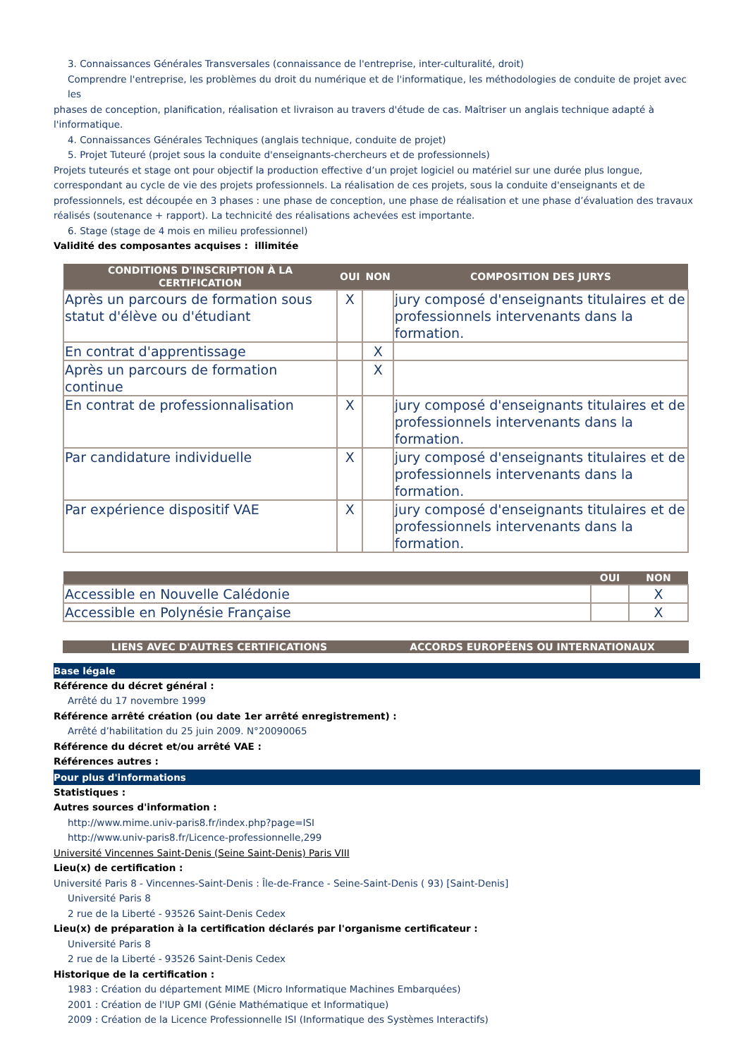3. Connaissances Générales Transversales (connaissance de l'entreprise, inter-culturalité, droit)
Comprendre l'entreprise, les problèmes du droit du numérique et de l'informatique, les méthodologies de conduite de projet avec les
phases de conception, planification, réalisation et livraison au travers d'étude de cas. Maîtriser un anglais technique adapté à l'informatique.
4. Connaissances Générales Techniques (anglais technique, conduite de projet)
5. Projet Tuteuré (projet sous la conduite d'enseignants-chercheurs et de professionnels)
Projets tuteurés et stage ont pour objectif la production effective d’un projet logiciel ou matériel sur une durée plus longue, correspondant au cycle de vie des projets professionnels. La réalisation de ces projets, sous la conduite d'enseignants et de professionnels, est découpée en 3 phases : une phase de conception, une phase de réalisation et une phase d’évaluation des travaux réalisés (soutenance + rapport). La technicité des réalisations achevées est importante.
6. Stage (stage de 4 mois en milieu professionnel)
Validité des composantes acquises : illimitée
| CONDITIONS D'INSCRIPTION À LA CERTIFICATION | OUI | NON | COMPOSITION DES JURYS |
| --- | --- | --- | --- |
| Après un parcours de formation sous statut d'élève ou d'étudiant | X | | jury composé d'enseignants titulaires et de professionnels intervenants dans la formation. |
| En contrat d'apprentissage | | X | |
| Après un parcours de formation continue | | X | |
| En contrat de professionnalisation | X | | jury composé d'enseignants titulaires et de professionnels intervenants dans la formation. |
| Par candidature individuelle | X | | jury composé d'enseignants titulaires et de professionnels intervenants dans la formation. |
| Par expérience dispositif VAE | X | | jury composé d'enseignants titulaires et de professionnels intervenants dans la formation. |
| | OUI | NON |
| --- | --- | --- |
| Accessible en Nouvelle Calédonie | | X |
| Accessible en Polynésie Française | | X |
| LIENS AVEC D'AUTRES CERTIFICATIONS | ACCORDS EUROPÉENS OU INTERNATIONAUX |
| --- | --- |
Base légale
Référence du décret général :
Arrêté du 17 novembre 1999
Référence arrêté création (ou date 1er arrêté enregistrement) :
Arrêté d’habilitation du 25 juin 2009. N°20090065
Référence du décret et/ou arrêté VAE :
Références autres :
Pour plus d'informations
Statistiques :
Autres sources d'information :
http://www.mime.univ-paris8.fr/index.php?page=ISI
http://www.univ-paris8.fr/Licence-professionnelle,299
Université Vincennes Saint-Denis (Seine Saint-Denis) Paris VIII
Lieu(x) de certification :
Université Paris 8 - Vincennes-Saint-Denis : Île-de-France - Seine-Saint-Denis ( 93) [Saint-Denis]
Université Paris 8
2 rue de la Liberté - 93526 Saint-Denis Cedex
Lieu(x) de préparation à la certification déclarés par l'organisme certificateur :
Université Paris 8
2 rue de la Liberté - 93526 Saint-Denis Cedex
Historique de la certification :
1983 : Création du département MIME (Micro Informatique Machines Embarquées)
2001 : Création de l'IUP GMI (Génie Mathématique et Informatique)
2009 : Création de la Licence Professionnelle ISI (Informatique des Systèmes Interactifs)